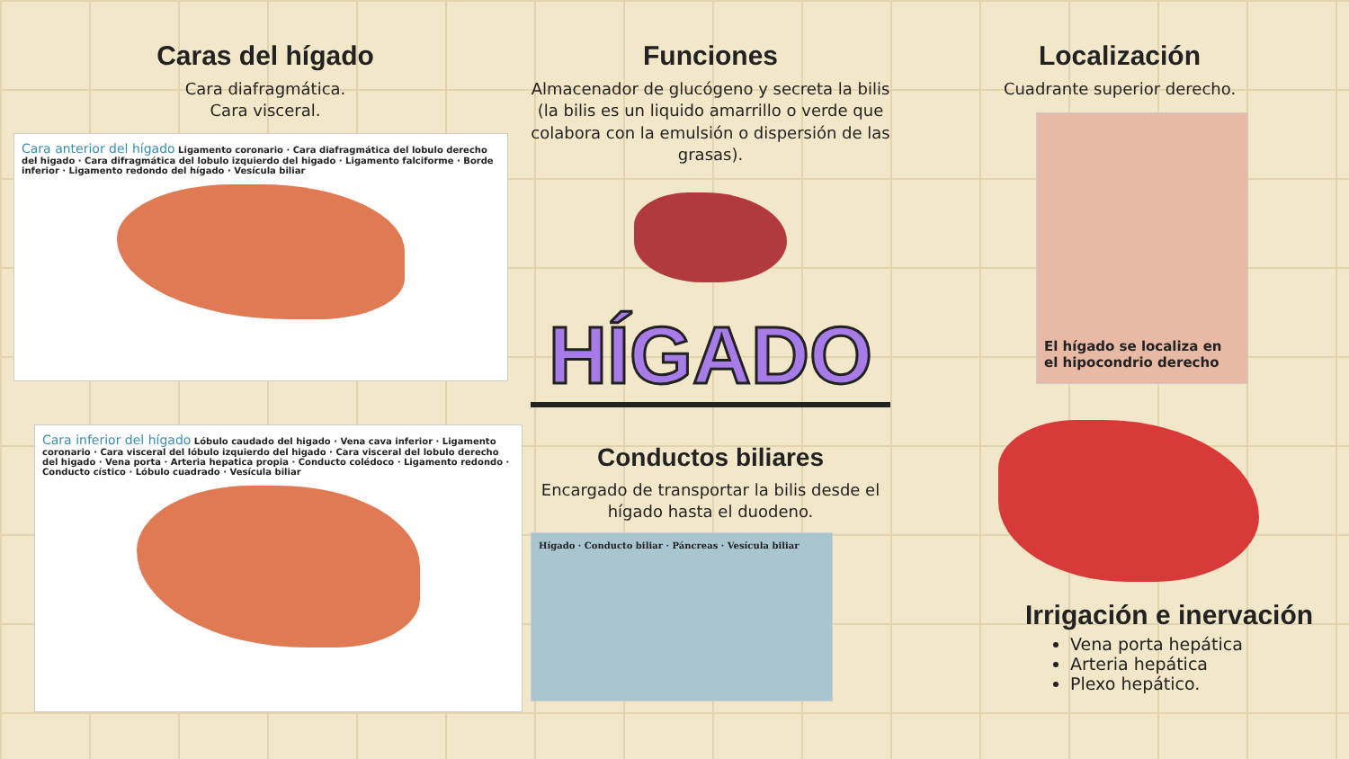Caras del hígado
Cara diafragmática.
Cara visceral.
Cara anterior del hígado Ligamento coronario · Cara diafragmática del lobulo derecho del higado · Cara difragmática del lobulo izquierdo del higado · Ligamento falciforme · Borde inferior · Ligamento redondo del hígado · Vesícula biliar
Cara inferior del hígado Lóbulo caudado del higado · Vena cava inferior · Ligamento coronario · Cara visceral del lóbulo izquierdo del higado · Cara visceral del lobulo derecho del higado · Vena porta · Arteria hepatica propia · Conducto colédoco · Ligamento redondo · Conducto cístico · Lóbulo cuadrado · Vesícula biliar
Funciones
Almacenador de glucógeno y secreta la bilis (la bilis es un liquido amarrillo o verde que colabora con la emulsión o dispersión de las grasas).
HÍGADO
Conductos biliares
Encargado de transportar la bilis desde el hígado hasta el duodeno.
Hígado · Conducto biliar · Páncreas · Vesícula biliar
Localización
Cuadrante superior derecho.
El hígado se localiza en el hipocondrio derecho
Irrigación e inervación
Vena porta hepática
Arteria hepática
Plexo hepático.